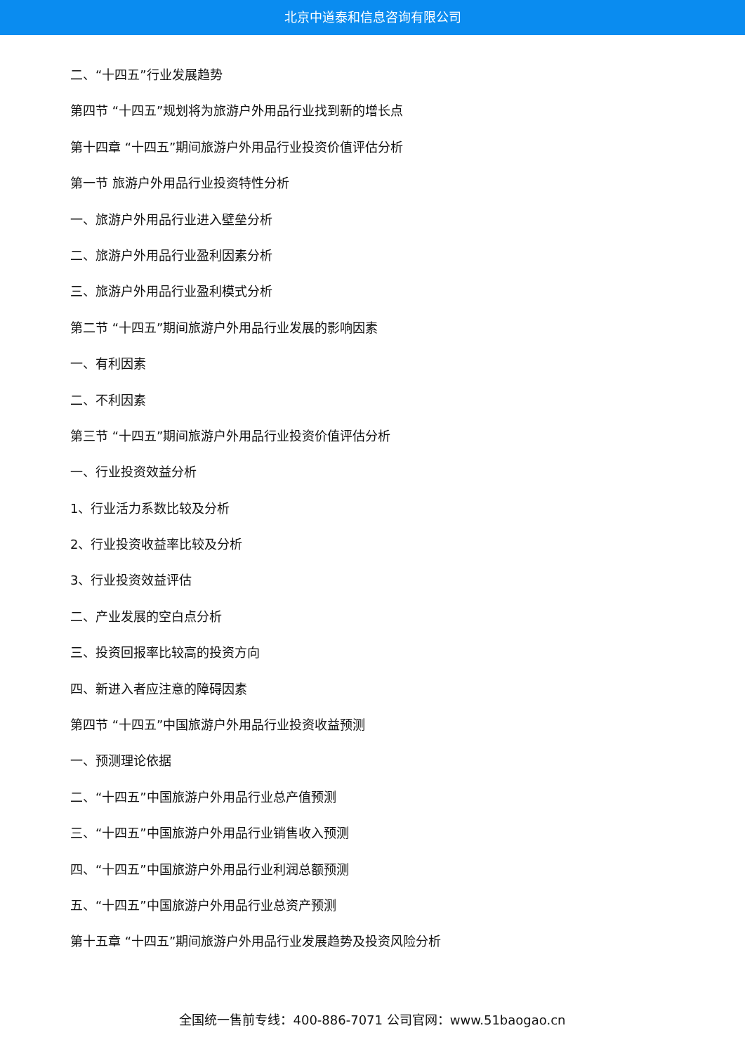北京中道泰和信息咨询有限公司
二、“十四五”行业发展趋势
第四节 “十四五”规划将为旅游户外用品行业找到新的增长点
第十四章 “十四五”期间旅游户外用品行业投资价值评估分析
第一节 旅游户外用品行业投资特性分析
一、旅游户外用品行业进入壁垒分析
二、旅游户外用品行业盈利因素分析
三、旅游户外用品行业盈利模式分析
第二节 “十四五”期间旅游户外用品行业发展的影响因素
一、有利因素
二、不利因素
第三节 “十四五”期间旅游户外用品行业投资价值评估分析
一、行业投资效益分析
1、行业活力系数比较及分析
2、行业投资收益率比较及分析
3、行业投资效益评估
二、产业发展的空白点分析
三、投资回报率比较高的投资方向
四、新进入者应注意的障碍因素
第四节 “十四五”中国旅游户外用品行业投资收益预测
一、预测理论依据
二、“十四五”中国旅游户外用品行业总产值预测
三、“十四五”中国旅游户外用品行业销售收入预测
四、“十四五”中国旅游户外用品行业利润总额预测
五、“十四五”中国旅游户外用品行业总资产预测
第十五章 “十四五”期间旅游户外用品行业发展趋势及投资风险分析
全国统一售前专线：400-886-7071 公司官网：www.51baogao.cn